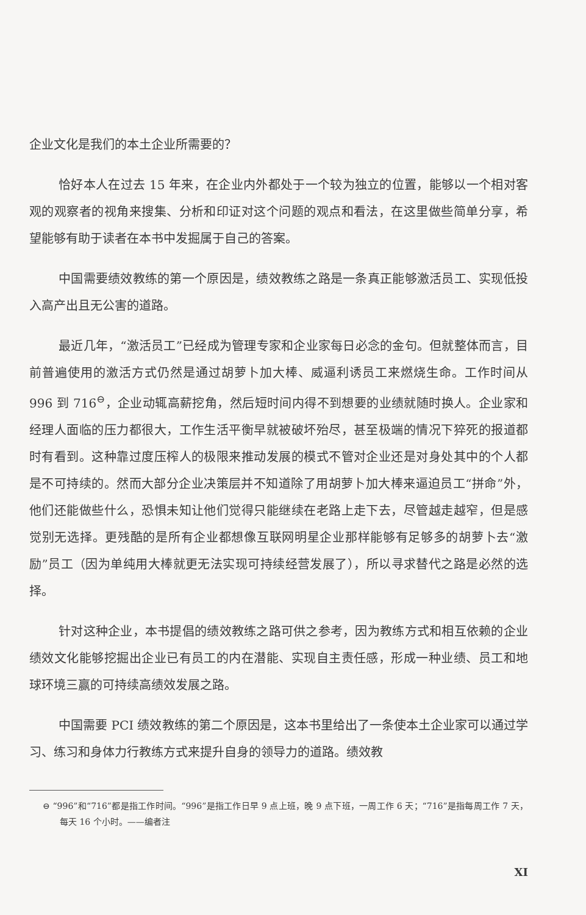企业文化是我们的本土企业所需要的？
恰好本人在过去 15 年来，在企业内外都处于一个较为独立的位置，能够以一个相对客观的观察者的视角来搜集、分析和印证对这个问题的观点和看法，在这里做些简单分享，希望能够有助于读者在本书中发掘属于自己的答案。
中国需要绩效教练的第一个原因是，绩效教练之路是一条真正能够激活员工、实现低投入高产出且无公害的道路。
最近几年，“激活员工”已经成为管理专家和企业家每日必念的金句。但就整体而言，目前普遍使用的激活方式仍然是通过胡萝卜加大棒、威逼利诱员工来燃烧生命。工作时间从 996 到 716<sup>⊖</sup>，企业动辄高薪挖角，然后短时间内得不到想要的业绩就随时换人。企业家和经理人面临的压力都很大，工作生活平衡早就被破坏殆尽，甚至极端的情况下猝死的报道都时有看到。这种靠过度压榨人的极限来推动发展的模式不管对企业还是对身处其中的个人都是不可持续的。然而大部分企业决策层并不知道除了用胡萝卜加大棒来逼迫员工“拼命”外，他们还能做些什么，恐惧未知让他们觉得只能继续在老路上走下去，尽管越走越窄，但是感觉别无选择。更残酷的是所有企业都想像互联网明星企业那样能够有足够多的胡萝卜去“激励”员工（因为单纯用大棒就更无法实现可持续经营发展了），所以寻求替代之路是必然的选择。
针对这种企业，本书提倡的绩效教练之路可供之参考，因为教练方式和相互依赖的企业绩效文化能够挖掘出企业已有员工的内在潜能、实现自主责任感，形成一种业绩、员工和地球环境三赢的可持续高绩效发展之路。
中国需要 PCI 绩效教练的第二个原因是，这本书里给出了一条使本土企业家可以通过学习、练习和身体力行教练方式来提升自身的领导力的道路。绩效教
⊖ “996”和“716”都是指工作时间。“996”是指工作日早 9 点上班，晚 9 点下班，一周工作 6 天；“716”是指每周工作 7 天，每天 16 个小时。——编者注
XI